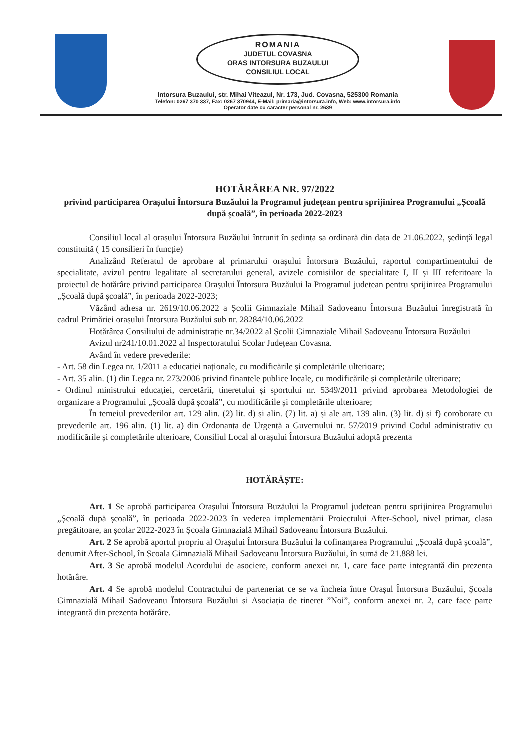ROMANIA
JUDETUL COVASNA
ORAS INTORSURA BUZAULUI
CONSILIUL LOCAL
Intorsura Buzaului, str. Mihai Viteazul, Nr. 173, Jud. Covasna, 525300 Romania
Telefon: 0267 370 337, Fax: 0267 370944, E-Mail: primaria@intorsura.info, Web: www.intorsura.info
Operator date cu caracter personal nr. 2639
HOTĂRÂREA NR. 97/2022
privind participarea Orașului Întorsura Buzăului la Programul județean pentru sprijinirea Programului „Școală după școală”, în perioada 2022-2023
Consiliul local al orașului Întorsura Buzăului întrunit în ședința sa ordinară din data de 21.06.2022, ședință legal constituită ( 15 consilieri în funcție)
Analizând Referatul de aprobare al primarului orașului Întorsura Buzăului, raportul compartimentului de specialitate, avizul pentru legalitate al secretarului general, avizele comisiilor de specialitate I, II și III referitoare la proiectul de hotărâre privind participarea Orașului Întorsura Buzăului la Programul județean pentru sprijinirea Programului „Școală după școală”, în perioada 2022-2023;
Văzând adresa nr. 2619/10.06.2022 a Școlii Gimnaziale Mihail Sadoveanu Întorsura Buzăului înregistrată în cadrul Primăriei orașului Întorsura Buzăului sub nr. 28284/10.06.2022
Hotărârea Consiliului de administrație nr.34/2022 al Școlii Gimnaziale Mihail Sadoveanu Întorsura Buzăului
Avizul nr241/10.01.2022 al Inspectoratului Scolar Județean Covasna.
Având în vedere prevederile:
- Art. 58 din Legea nr. 1/2011 a educației naționale, cu modificările și completările ulterioare;
- Art. 35 alin. (1) din Legea nr. 273/2006 privind finanțele publice locale, cu modificările și completările ulterioare;
- Ordinul ministrului educației, cercetării, tineretului și sportului nr. 5349/2011 privind aprobarea Metodologiei de organizare a Programului „Școală după școală”, cu modificările și completările ulterioare;
În temeiul prevederilor art. 129 alin. (2) lit. d) și alin. (7) lit. a) și ale art. 139 alin. (3) lit. d) și f) coroborate cu prevederile art. 196 alin. (1) lit. a) din Ordonanța de Urgență a Guvernului nr. 57/2019 privind Codul administrativ cu modificările și completările ulterioare, Consiliul Local al orașului Întorsura Buzăului adoptă prezenta
HOTĂRĂȘTE:
Art. 1 Se aprobă participarea Orașului Întorsura Buzăului la Programul județean pentru sprijinirea Programului „Școală după școală”, în perioada 2022-2023 în vederea implementării Proiectului After-School, nivel primar, clasa pregătitoare, an școlar 2022-2023 în Școala Gimnazială Mihail Sadoveanu Întorsura Buzăului.
Art. 2 Se aprobă aportul propriu al Orașului Întorsura Buzăului la cofinanțarea Programului „Școală după școală”, denumit After-School, în Școala Gimnazială Mihail Sadoveanu Întorsura Buzăului, în sumă de 21.888 lei.
Art. 3 Se aprobă modelul Acordului de asociere, conform anexei nr. 1, care face parte integrantă din prezenta hotărâre.
Art. 4 Se aprobă modelul Contractului de parteneriat ce se va încheia între Orașul Întorsura Buzăului, Școala Gimnazială Mihail Sadoveanu Întorsura Buzăului și Asociația de tineret ”Noi”, conform anexei nr. 2, care face parte integrantă din prezenta hotărâre.